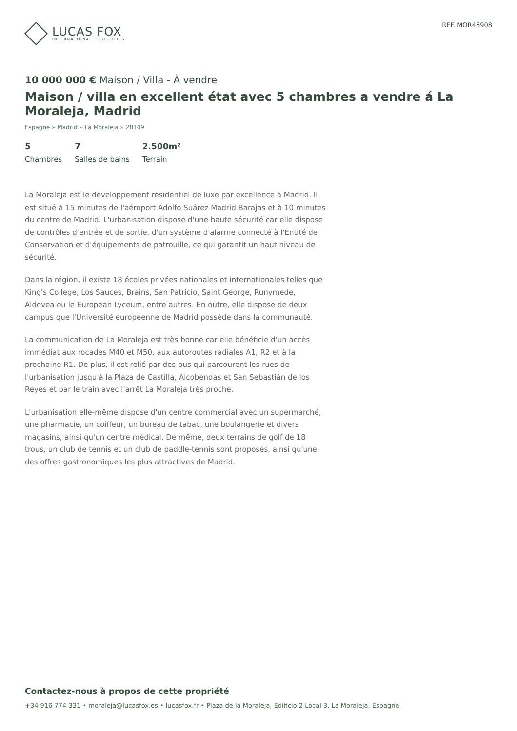LUCAS FOX
INTERNATIONAL PROPERTIES
REF. MOR46908
10 000 000 € Maison / Villa - À vendre
Maison / villa en excellent état avec 5 chambres a vendre á La Moraleja, Madrid
Espagne » Madrid » La Moraleja » 28109
5
Chambres
7
Salles de bains
2.500m²
Terrain
La Moraleja est le développement résidentiel de luxe par excellence à Madrid. Il est situé à 15 minutes de l'aéroport Adolfo Suárez Madrid Barajas et à 10 minutes du centre de Madrid. L'urbanisation dispose d'une haute sécurité car elle dispose de contrôles d'entrée et de sortie, d'un système d'alarme connecté à l'Entité de Conservation et d'équipements de patrouille, ce qui garantit un haut niveau de sécurité.
Dans la région, il existe 18 écoles privées nationales et internationales telles que King's College, Los Sauces, Brains, San Patricio, Saint George, Runymede, Aldovea ou le European Lyceum, entre autres. En outre, elle dispose de deux campus que l'Université européenne de Madrid possède dans la communauté.
La communication de La Moraleja est très bonne car elle bénéficie d'un accès immédiat aux rocades M40 et M50, aux autoroutes radiales A1, R2 et à la prochaine R1. De plus, il est relié par des bus qui parcourent les rues de l'urbanisation jusqu'à la Plaza de Castilla, Alcobendas et San Sebastián de los Reyes et par le train avec l'arrêt La Moraleja très proche.
L'urbanisation elle-même dispose d'un centre commercial avec un supermarché, une pharmacie, un coiffeur, un bureau de tabac, une boulangerie et divers magasins, ainsi qu'un centre médical. De même, deux terrains de golf de 18 trous, un club de tennis et un club de paddle-tennis sont proposés, ainsi qu'une des offres gastronomiques les plus attractives de Madrid.
Contactez-nous à propos de cette propriété
+34 916 774 331 • moraleja@lucasfox.es • lucasfox.fr • Plaza de la Moraleja, Edificio 2 Local 3, La Moraleja, Espagne